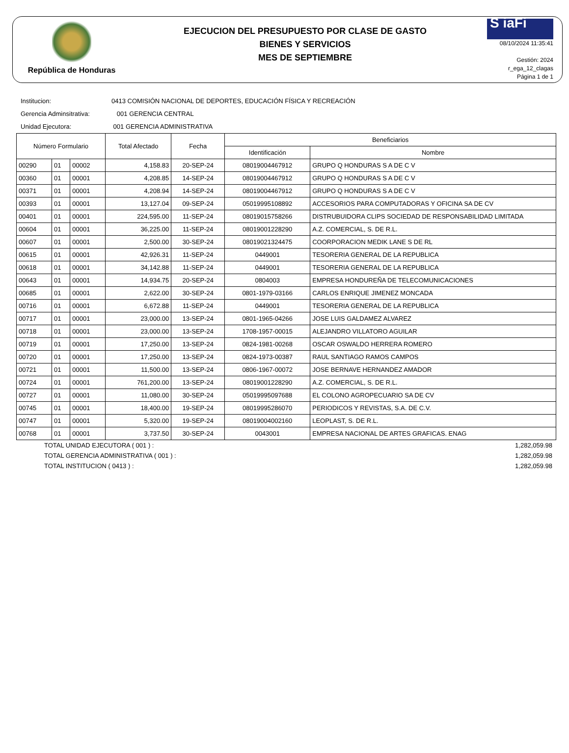República de Honduras
EJECUCION DEL PRESUPUESTO POR CLASE DE GASTO
BIENES Y SERVICIOS
MES DE SEPTIEMBRE
S iaFi
08/10/2024 11:35:41
Gestión: 2024
r_ega_12_clagas
Página 1 de 1
Institucion: 0413 COMISIÓN NACIONAL DE DEPORTES, EDUCACIÓN FÍSICA Y RECREACIÓN
Gerencia Adminsitrativa: 001 GERENCIA CENTRAL
Unidad Ejecutora: 001 GERENCIA ADMINISTRATIVA
| Número Formulario | | | Total Afectado | Fecha | Beneficiarios | |
| --- | --- | --- | --- | --- | --- | --- |
| | | | | | Identificación | Nombre |
| 00290 | 01 | 00002 | 4,158.83 | 20-SEP-24 | 08019004467912 | GRUPO Q HONDURAS S A DE C V |
| 00360 | 01 | 00001 | 4,208.85 | 14-SEP-24 | 08019004467912 | GRUPO Q HONDURAS S A DE C V |
| 00371 | 01 | 00001 | 4,208.94 | 14-SEP-24 | 08019004467912 | GRUPO Q HONDURAS S A DE C V |
| 00393 | 01 | 00001 | 13,127.04 | 09-SEP-24 | 05019995108892 | ACCESORIOS PARA COMPUTADORAS Y OFICINA SA DE CV |
| 00401 | 01 | 00001 | 224,595.00 | 11-SEP-24 | 08019015758266 | DISTRUBUIDORA CLIPS SOCIEDAD DE RESPONSABILIDAD LIMITADA |
| 00604 | 01 | 00001 | 36,225.00 | 11-SEP-24 | 08019001228290 | A.Z. COMERCIAL, S. DE R.L. |
| 00607 | 01 | 00001 | 2,500.00 | 30-SEP-24 | 08019021324475 | COORPORACION MEDIK LANE S DE RL |
| 00615 | 01 | 00001 | 42,926.31 | 11-SEP-24 | 0449001 | TESORERIA GENERAL DE LA REPUBLICA |
| 00618 | 01 | 00001 | 34,142.88 | 11-SEP-24 | 0449001 | TESORERIA GENERAL DE LA REPUBLICA |
| 00643 | 01 | 00001 | 14,934.75 | 20-SEP-24 | 0804003 | EMPRESA HONDUREÑA DE TELECOMUNICACIONES |
| 00685 | 01 | 00001 | 2,622.00 | 30-SEP-24 | 0801-1979-03166 | CARLOS ENRIQUE JIMENEZ MONCADA |
| 00716 | 01 | 00001 | 6,672.88 | 11-SEP-24 | 0449001 | TESORERIA GENERAL DE LA REPUBLICA |
| 00717 | 01 | 00001 | 23,000.00 | 13-SEP-24 | 0801-1965-04266 | JOSE LUIS GALDAMEZ ALVAREZ |
| 00718 | 01 | 00001 | 23,000.00 | 13-SEP-24 | 1708-1957-00015 | ALEJANDRO VILLATORO AGUILAR |
| 00719 | 01 | 00001 | 17,250.00 | 13-SEP-24 | 0824-1981-00268 | OSCAR OSWALDO HERRERA ROMERO |
| 00720 | 01 | 00001 | 17,250.00 | 13-SEP-24 | 0824-1973-00387 | RAUL SANTIAGO RAMOS CAMPOS |
| 00721 | 01 | 00001 | 11,500.00 | 13-SEP-24 | 0806-1967-00072 | JOSE BERNAVE HERNANDEZ AMADOR |
| 00724 | 01 | 00001 | 761,200.00 | 13-SEP-24 | 08019001228290 | A.Z. COMERCIAL, S. DE R.L. |
| 00727 | 01 | 00001 | 11,080.00 | 30-SEP-24 | 05019995097688 | EL COLONO AGROPECUARIO SA DE CV |
| 00745 | 01 | 00001 | 18,400.00 | 19-SEP-24 | 08019995286070 | PERIODICOS Y REVISTAS, S.A. DE C.V. |
| 00747 | 01 | 00001 | 5,320.00 | 19-SEP-24 | 08019004002160 | LEOPLAST, S. DE R.L. |
| 00768 | 01 | 00001 | 3,737.50 | 30-SEP-24 | 0043001 | EMPRESA NACIONAL DE ARTES GRAFICAS. ENAG |
TOTAL UNIDAD EJECUTORA ( 001 ) : 1,282,059.98
TOTAL GERENCIA ADMINISTRATIVA ( 001 ) : 1,282,059.98
TOTAL INSTITUCION ( 0413 ) : 1,282,059.98